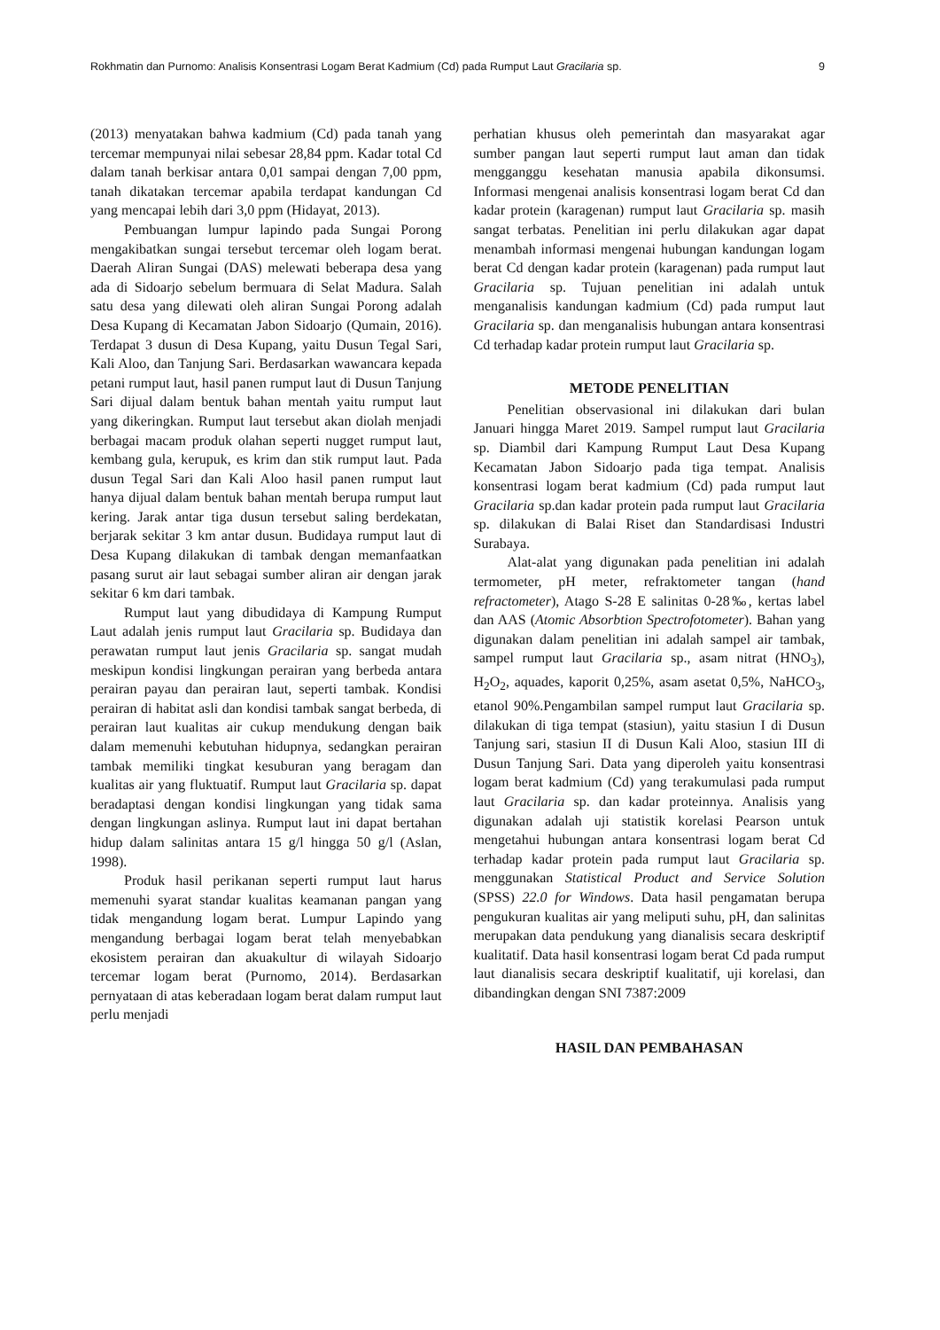Rokhmatin dan Purnomo: Analisis Konsentrasi Logam Berat Kadmium (Cd) pada Rumput Laut Gracilaria sp. 9
(2013) menyatakan bahwa kadmium (Cd) pada tanah yang tercemar mempunyai nilai sebesar 28,84 ppm. Kadar total Cd dalam tanah berkisar antara 0,01 sampai dengan 7,00 ppm, tanah dikatakan tercemar apabila terdapat kandungan Cd yang mencapai lebih dari 3,0 ppm (Hidayat, 2013).
Pembuangan lumpur lapindo pada Sungai Porong mengakibatkan sungai tersebut tercemar oleh logam berat. Daerah Aliran Sungai (DAS) melewati beberapa desa yang ada di Sidoarjo sebelum bermuara di Selat Madura. Salah satu desa yang dilewati oleh aliran Sungai Porong adalah Desa Kupang di Kecamatan Jabon Sidoarjo (Qumain, 2016). Terdapat 3 dusun di Desa Kupang, yaitu Dusun Tegal Sari, Kali Aloo, dan Tanjung Sari. Berdasarkan wawancara kepada petani rumput laut, hasil panen rumput laut di Dusun Tanjung Sari dijual dalam bentuk bahan mentah yaitu rumput laut yang dikeringkan. Rumput laut tersebut akan diolah menjadi berbagai macam produk olahan seperti nugget rumput laut, kembang gula, kerupuk, es krim dan stik rumput laut. Pada dusun Tegal Sari dan Kali Aloo hasil panen rumput laut hanya dijual dalam bentuk bahan mentah berupa rumput laut kering. Jarak antar tiga dusun tersebut saling berdekatan, berjarak sekitar 3 km antar dusun. Budidaya rumput laut di Desa Kupang dilakukan di tambak dengan memanfaatkan pasang surut air laut sebagai sumber aliran air dengan jarak sekitar 6 km dari tambak.
Rumput laut yang dibudidaya di Kampung Rumput Laut adalah jenis rumput laut Gracilaria sp. Budidaya dan perawatan rumput laut jenis Gracilaria sp. sangat mudah meskipun kondisi lingkungan perairan yang berbeda antara perairan payau dan perairan laut, seperti tambak. Kondisi perairan di habitat asli dan kondisi tambak sangat berbeda, di perairan laut kualitas air cukup mendukung dengan baik dalam memenuhi kebutuhan hidupnya, sedangkan perairan tambak memiliki tingkat kesuburan yang beragam dan kualitas air yang fluktuatif. Rumput laut Gracilaria sp. dapat beradaptasi dengan kondisi lingkungan yang tidak sama dengan lingkungan aslinya. Rumput laut ini dapat bertahan hidup dalam salinitas antara 15 g/l hingga 50 g/l (Aslan, 1998).
Produk hasil perikanan seperti rumput laut harus memenuhi syarat standar kualitas keamanan pangan yang tidak mengandung logam berat. Lumpur Lapindo yang mengandung berbagai logam berat telah menyebabkan ekosistem perairan dan akuakultur di wilayah Sidoarjo tercemar logam berat (Purnomo, 2014). Berdasarkan pernyataan di atas keberadaan logam berat dalam rumput laut perlu menjadi
perhatian khusus oleh pemerintah dan masyarakat agar sumber pangan laut seperti rumput laut aman dan tidak mengganggu kesehatan manusia apabila dikonsumsi. Informasi mengenai analisis konsentrasi logam berat Cd dan kadar protein (karagenan) rumput laut Gracilaria sp. masih sangat terbatas. Penelitian ini perlu dilakukan agar dapat menambah informasi mengenai hubungan kandungan logam berat Cd dengan kadar protein (karagenan) pada rumput laut Gracilaria sp. Tujuan penelitian ini adalah untuk menganalisis kandungan kadmium (Cd) pada rumput laut Gracilaria sp. dan menganalisis hubungan antara konsentrasi Cd terhadap kadar protein rumput laut Gracilaria sp.
METODE PENELITIAN
Penelitian observasional ini dilakukan dari bulan Januari hingga Maret 2019. Sampel rumput laut Gracilaria sp. Diambil dari Kampung Rumput Laut Desa Kupang Kecamatan Jabon Sidoarjo pada tiga tempat. Analisis konsentrasi logam berat kadmium (Cd) pada rumput laut Gracilaria sp.dan kadar protein pada rumput laut Gracilaria sp. dilakukan di Balai Riset dan Standardisasi Industri Surabaya.
Alat-alat yang digunakan pada penelitian ini adalah termometer, pH meter, refraktometer tangan (hand refractometer), Atago S-28 E salinitas 0-28‰, kertas label dan AAS (Atomic Absorbtion Spectrofotometer). Bahan yang digunakan dalam penelitian ini adalah sampel air tambak, sampel rumput laut Gracilaria sp., asam nitrat (HNO<sub>3</sub>), H<sub>2</sub>O<sub>2</sub>, aquades, kaporit 0,25%, asam asetat 0,5%, NaHCO<sub>3</sub>, etanol 90%.Pengambilan sampel rumput laut Gracilaria sp. dilakukan di tiga tempat (stasiun), yaitu stasiun I di Dusun Tanjung sari, stasiun II di Dusun Kali Aloo, stasiun III di Dusun Tanjung Sari. Data yang diperoleh yaitu konsentrasi logam berat kadmium (Cd) yang terakumulasi pada rumput laut Gracilaria sp. dan kadar proteinnya. Analisis yang digunakan adalah uji statistik korelasi Pearson untuk mengetahui hubungan antara konsentrasi logam berat Cd terhadap kadar protein pada rumput laut Gracilaria sp. menggunakan Statistical Product and Service Solution (SPSS) 22.0 for Windows. Data hasil pengamatan berupa pengukuran kualitas air yang meliputi suhu, pH, dan salinitas merupakan data pendukung yang dianalisis secara deskriptif kualitatif. Data hasil konsentrasi logam berat Cd pada rumput laut dianalisis secara deskriptif kualitatif, uji korelasi, dan dibandingkan dengan SNI 7387:2009
HASIL DAN PEMBAHASAN